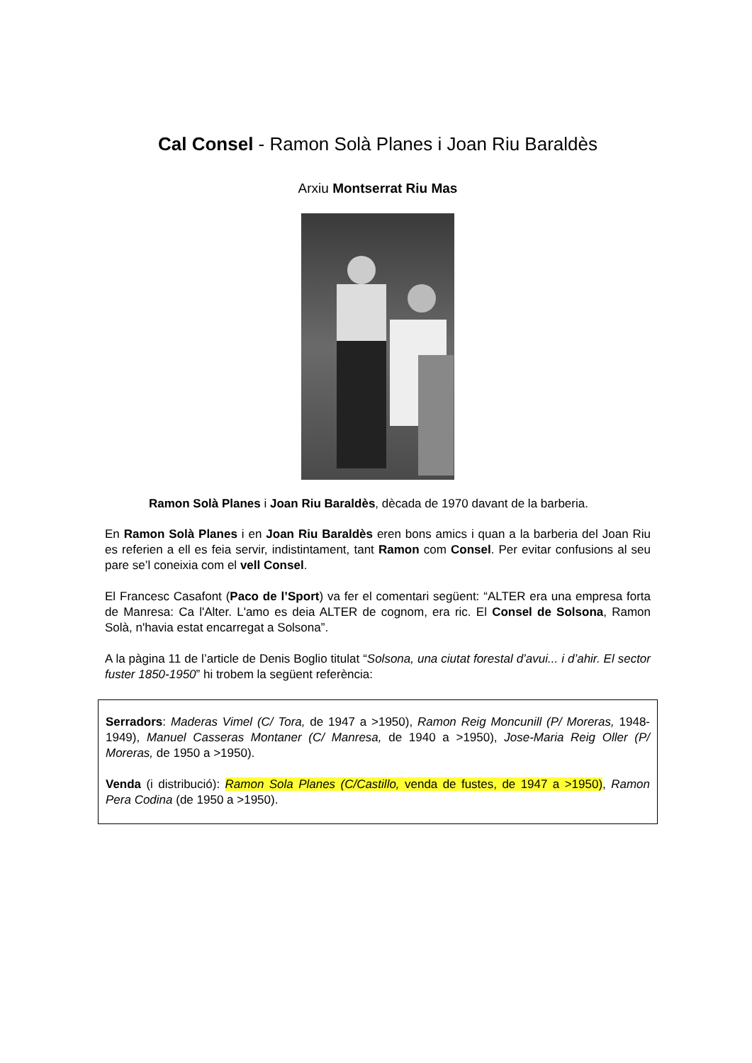Cal Consel - Ramon Solà Planes i Joan Riu Baraldès
Arxiu Montserrat Riu Mas
Ramon Solà Planes i Joan Riu Baraldès, dècada de 1970 davant de la barberia.
En Ramon Solà Planes i en Joan Riu Baraldès eren bons amics i quan a la barberia del Joan Riu es referien a ell es feia servir, indistintament, tant Ramon com Consel. Per evitar confusions al seu pare se’l coneixia com el vell Consel.
El Francesc Casafont (Paco de l’Sport) va fer el comentari següent: “ALTER era una empresa forta de Manresa: Ca l'Alter. L'amo es deia ALTER de cognom, era ric. El Consel de Solsona, Ramon Solà, n'havia estat encarregat a Solsona”.
A la pàgina 11 de l’article de Denis Boglio titulat “Solsona, una ciutat forestal d’avui... i d’ahir. El sector fuster 1850-1950” hi trobem la següent referència:
Serradors: Maderas Vimel (C/ Tora, de 1947 a >1950), Ramon Reig Moncunill (P/ Moreras, 1948-1949), Manuel Casseras Montaner (C/ Manresa, de 1940 a >1950), Jose-Maria Reig Oller (P/ Moreras, de 1950 a >1950).
Venda (i distribució): Ramon Sola Planes (C/Castillo, venda de fustes, de 1947 a >1950), Ramon Pera Codina (de 1950 a >1950).